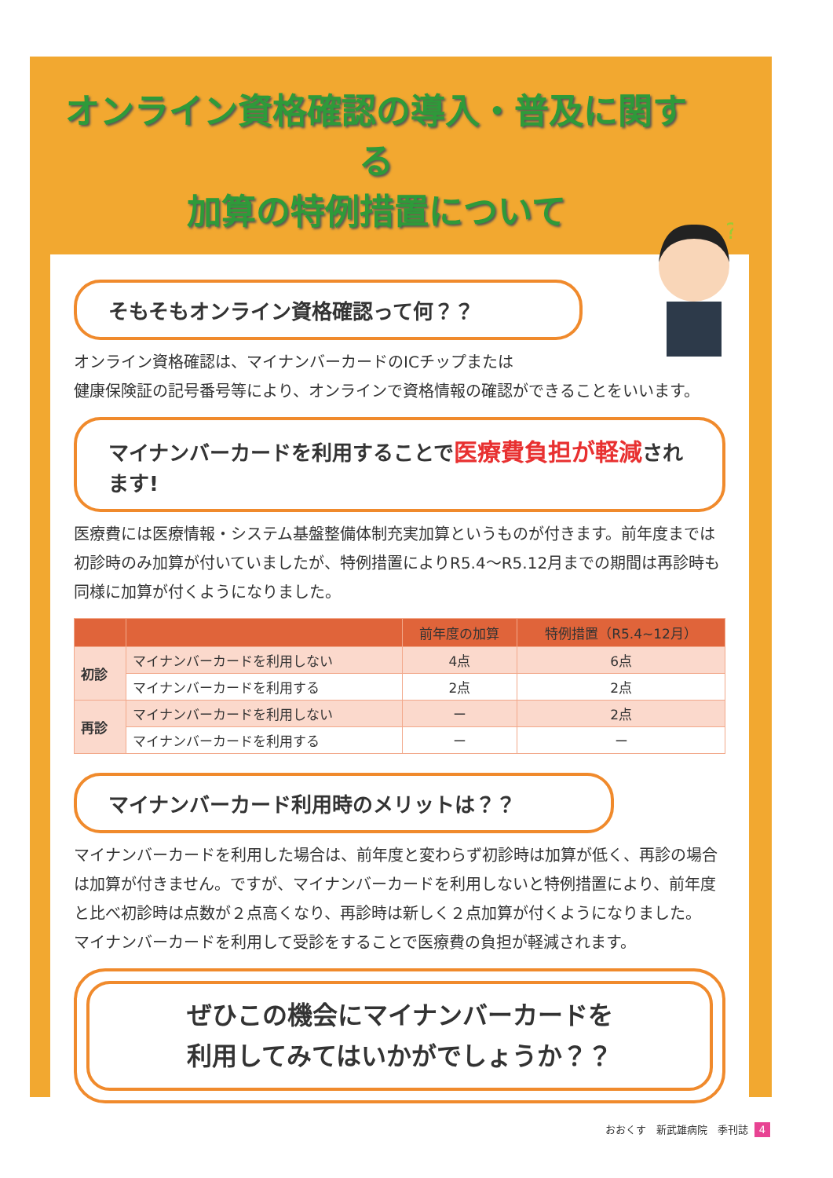オンライン資格確認の導入・普及に関する
加算の特例措置について
?
そもそもオンライン資格確認って何？？
オンライン資格確認は、マイナンバーカードのICチップまたは
健康保険証の記号番号等により、オンラインで資格情報の確認ができることをいいます。
マイナンバーカードを利用することで医療費負担が軽減されます!
医療費には医療情報・システム基盤整備体制充実加算というものが付きます。前年度までは初診時のみ加算が付いていましたが、特例措置によりR5.4～R5.12月までの期間は再診時も同様に加算が付くようになりました。
| | | 前年度の加算 | 特例措置（R5.4~12月） |
| --- | --- | --- | --- |
| 初診 | マイナンバーカードを利用しない | 4点 | 6点 |
| | マイナンバーカードを利用する | 2点 | 2点 |
| 再診 | マイナンバーカードを利用しない | ー | 2点 |
| | マイナンバーカードを利用する | ー | ー |
マイナンバーカード利用時のメリットは？？
マイナンバーカードを利用した場合は、前年度と変わらず初診時は加算が低く、再診の場合は加算が付きません。ですが、マイナンバーカードを利用しないと特例措置により、前年度と比べ初診時は点数が２点高くなり、再診時は新しく２点加算が付くようになりました。
マイナンバーカードを利用して受診をすることで医療費の負担が軽減されます。
ぜひこの機会にマイナンバーカードを
利用してみてはいかがでしょうか？？
おおくす　新武雄病院　季刊誌 4